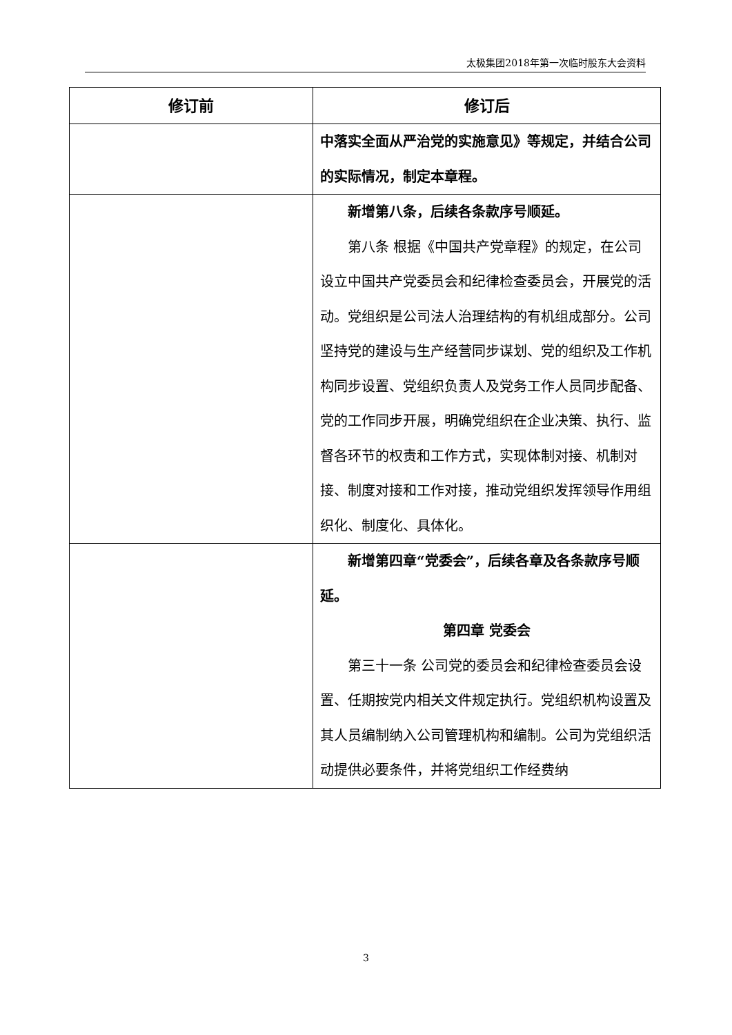太极集团2018年第一次临时股东大会资料
| 修订前 | 修订后 |
| --- | --- |
| | 中落实全面从严治党的实施意见》等规定，并结合公司的实际情况，制定本章程。 |
| | 新增第八条，后续各条款序号顺延。 第八条 根据《中国共产党章程》的规定，在公司设立中国共产党委员会和纪律检查委员会，开展党的活动。党组织是公司法人治理结构的有机组成部分。公司坚持党的建设与生产经营同步谋划、党的组织及工作机构同步设置、党组织负责人及党务工作人员同步配备、党的工作同步开展，明确党组织在企业决策、执行、监督各环节的权责和工作方式，实现体制对接、机制对接、制度对接和工作对接，推动党组织发挥领导作用组织化、制度化、具体化。 |
| | 新增第四章“党委会”，后续各章及各条款序号顺延。 第四章 党委会 第三十一条 公司党的委员会和纪律检查委员会设置、任期按党内相关文件规定执行。党组织机构设置及其人员编制纳入公司管理机构和编制。公司为党组织活动提供必要条件，并将党组织工作经费纳 |
3